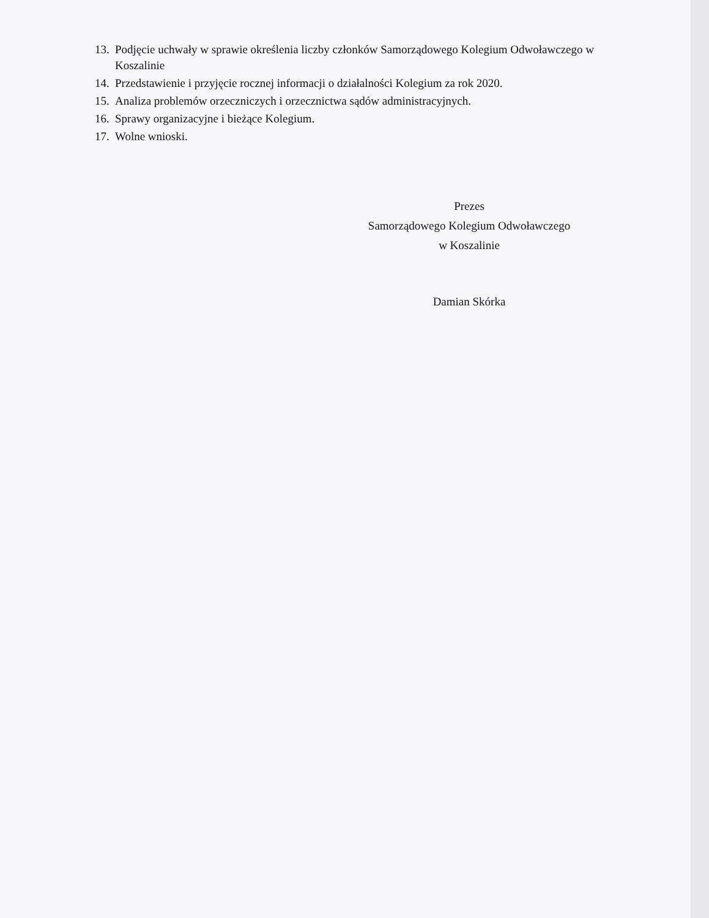13. Podjęcie uchwały w sprawie określenia liczby członków Samorządowego Kolegium Odwoławczego w Koszalinie
14. Przedstawienie i przyjęcie rocznej informacji o działalności Kolegium za rok 2020.
15. Analiza problemów orzeczniczych i orzecznictwa sądów administracyjnych.
16. Sprawy organizacyjne i bieżące Kolegium.
17. Wolne wnioski.
Prezes
Samorządowego Kolegium Odwoławczego
w Koszalinie
Damian Skórka